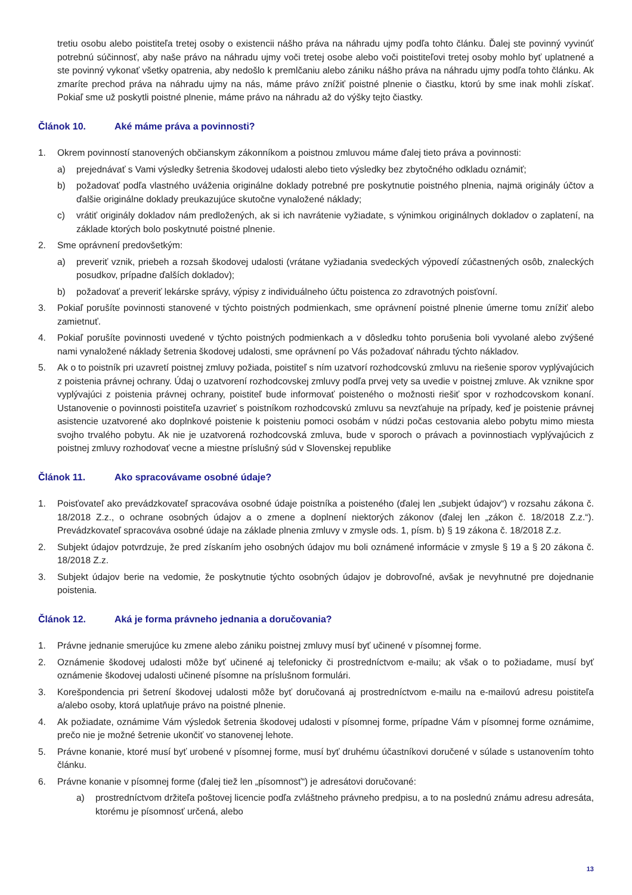tretiu osobu alebo poistiteľa tretej osoby o existencii nášho práva na náhradu ujmy podľa tohto článku. Ďalej ste povinný vyvinúť potrebnú súčinnosť, aby naše právo na náhradu ujmy voči tretej osobe alebo voči poistiteľovi tretej osoby mohlo byť uplatnené a ste povinný vykonať všetky opatrenia, aby nedošlo k premlčaniu alebo zániku nášho práva na náhradu ujmy podľa tohto článku. Ak zmaríte prechod práva na náhradu ujmy na nás, máme právo znížiť poistné plnenie o čiastku, ktorú by sme inak mohli získať. Pokiaľ sme už poskytli poistné plnenie, máme právo na náhradu až do výšky tejto čiastky.
Článok 10. Aké máme práva a povinnosti?
1. Okrem povinností stanovených občianskym zákonníkom a poistnou zmluvou máme ďalej tieto práva a povinnosti:
a) prejednávať s Vami výsledky šetrenia škodovej udalosti alebo tieto výsledky bez zbytočného odkladu oznámiť;
b) požadovať podľa vlastného uváženia originálne doklady potrebné pre poskytnutie poistného plnenia, najmä originály účtov a ďalšie originálne doklady preukazujúce skutočne vynaložené náklady;
c) vrátiť originály dokladov nám predložených, ak si ich navrátenie vyžiadate, s výnimkou originálnych dokladov o zaplatení, na základe ktorých bolo poskytnuté poistné plnenie.
2. Sme oprávnení predovšetkým:
a) preveriť vznik, priebeh a rozsah škodovej udalosti (vrátane vyžiadania svedeckých výpovedí zúčastnených osôb, znaleckých posudkov, prípadne ďalších dokladov);
b) požadovať a preveriť lekárske správy, výpisy z individuálneho účtu poistenca zo zdravotných poisťovní.
3. Pokiaľ porušíte povinnosti stanovené v týchto poistných podmienkach, sme oprávnení poistné plnenie úmerne tomu znížiť alebo zamietnuť.
4. Pokiaľ porušíte povinnosti uvedené v týchto poistných podmienkach a v dôsledku tohto porušenia boli vyvolané alebo zvýšené nami vynaložené náklady šetrenia škodovej udalosti, sme oprávnení po Vás požadovať náhradu týchto nákladov.
5. Ak o to poistník pri uzavretí poistnej zmluvy požiada, poistiteľ s ním uzatvorí rozhodcovskú zmluvu na riešenie sporov vyplývajúcich z poistenia právnej ochrany. Údaj o uzatvorení rozhodcovskej zmluvy podľa prvej vety sa uvedie v poistnej zmluve. Ak vznikne spor vyplývajúci z poistenia právnej ochrany, poistiteľ bude informovať poisteného o možnosti riešiť spor v rozhodcovskom konaní. Ustanovenie o povinnosti poistiteľa uzavrieť s poistníkom rozhodcovskú zmluvu sa nevzťahuje na prípady, keď je poistenie právnej asistencie uzatvorené ako doplnkové poistenie k poisteniu pomoci osobám v núdzi počas cestovania alebo pobytu mimo miesta svojho trvalého pobytu. Ak nie je uzatvorená rozhodcovská zmluva, bude v sporoch o právach a povinnostiach vyplývajúcich z poistnej zmluvy rozhodovať vecne a miestne príslušný súd v Slovenskej republike
Článok 11. Ako spracovávame osobné údaje?
1. Poisťovateľ ako prevádzkovateľ spracováva osobné údaje poistníka a poisteného (ďalej len „subjekt údajov“) v rozsahu zákona č. 18/2018 Z.z., o ochrane osobných údajov a o zmene a doplnení niektorých zákonov (ďalej len „zákon č. 18/2018 Z.z.“). Prevádzkovateľ spracováva osobné údaje na základe plnenia zmluvy v zmysle ods. 1, písm. b) § 19 zákona č. 18/2018 Z.z.
2. Subjekt údajov potvrdzuje, že pred získaním jeho osobných údajov mu boli oznámené informácie v zmysle § 19 a § 20 zákona č. 18/2018 Z.z.
3. Subjekt údajov berie na vedomie, že poskytnutie týchto osobných údajov je dobrovoľné, avšak je nevyhnutné pre dojednanie poistenia.
Článok 12. Aká je forma právneho jednania a doručovania?
1. Právne jednanie smerujúce ku zmene alebo zániku poistnej zmluvy musí byť učinené v písomnej forme.
2. Oznámenie škodovej udalosti môže byť učinené aj telefonicky či prostredníctvom e-mailu; ak však o to požiadame, musí byť oznámenie škodovej udalosti učinené písomne na príslušnom formulári.
3. Korešpondencia pri šetrení škodovej udalosti môže byť doručovaná aj prostredníctvom e-mailu na e-mailovú adresu poistiteľa a/alebo osoby, ktorá uplatňuje právo na poistné plnenie.
4. Ak požiadate, oznámime Vám výsledok šetrenia škodovej udalosti v písomnej forme, prípadne Vám v písomnej forme oznámime, prečo nie je možné šetrenie ukončiť vo stanovenej lehote.
5. Právne konanie, ktoré musí byť urobené v písomnej forme, musí byť druhému účastníkovi doručené v súlade s ustanovením tohto článku.
6. Právne konanie v písomnej forme (ďalej tiež len „písomnosť“) je adresátovi doručované:
a) prostredníctvom držiteľa poštovej licencie podľa zvláštneho právneho predpisu, a to na poslednú známu adresu adresáta, ktorému je písomnosť určená, alebo
13